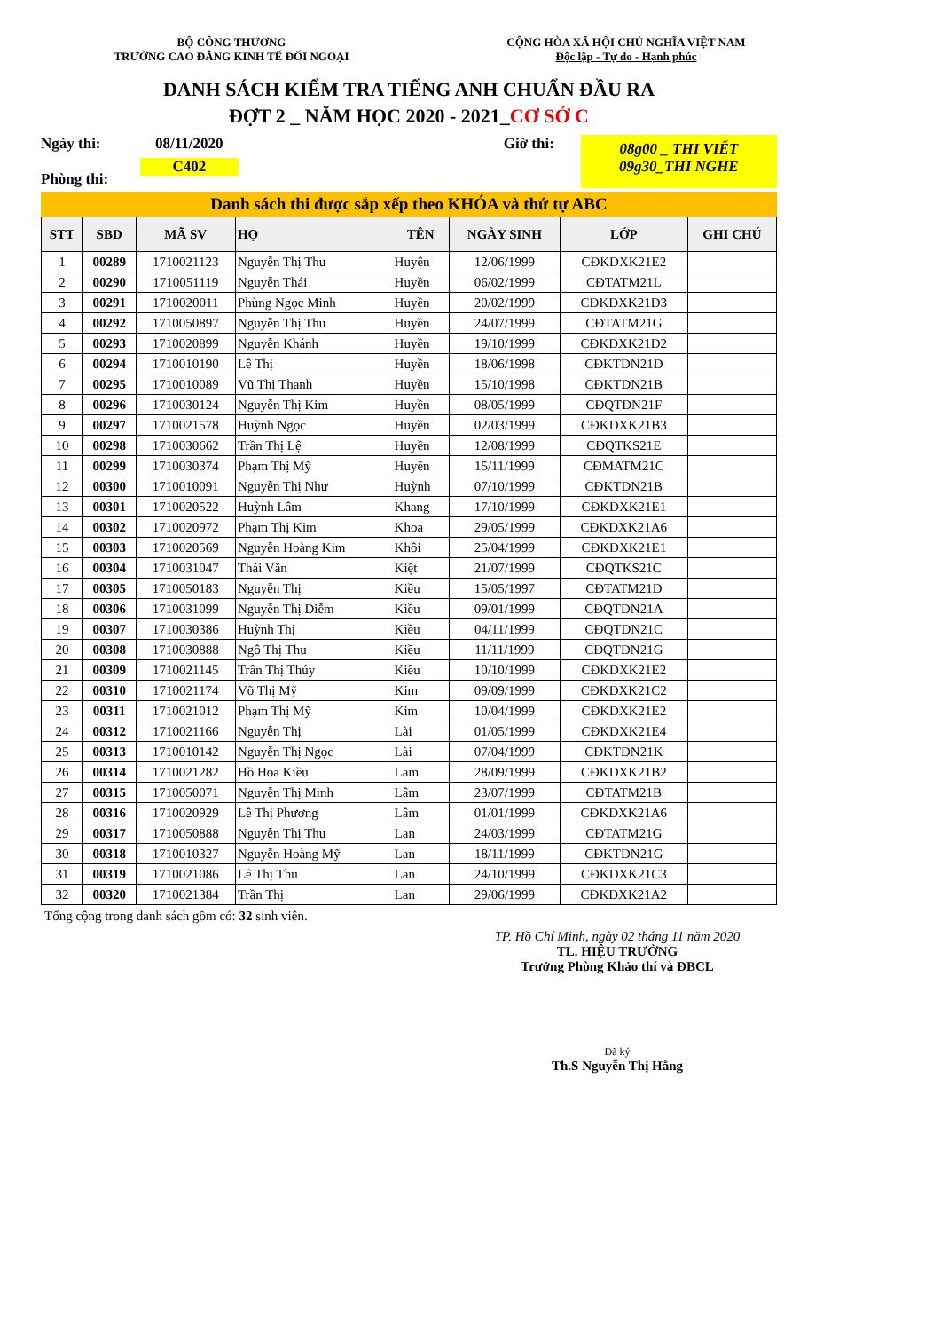BỘ CÔNG THƯƠNG
TRƯỜNG CAO ĐẲNG KINH TẾ ĐỐI NGOẠI
CỘNG HÒA XÃ HỘI CHỦ NGHĨA VIỆT NAM
Độc lập - Tự do - Hạnh phúc
DANH SÁCH KIỂM TRA TIẾNG ANH CHUẨN ĐẦU RA
ĐỢT 2 _ NĂM HỌC 2020 - 2021_CƠ SỞ C
Ngày thi:
Phòng thi:
08/11/2020
C402
Giờ thi:
08g00 _ THI VIẾT
09g30_THI NGHE
Danh sách thi được sắp xếp theo KHÓA và thứ tự ABC
| STT | SBD | MÃ SV | HỌ | TÊN | NGÀY SINH | LỚP | GHI CHÚ |
| --- | --- | --- | --- | --- | --- | --- | --- |
| 1 | 00289 | 1710021123 | Nguyễn Thị Thu | Huyên | 12/06/1999 | CĐKDXK21E2 | |
| 2 | 00290 | 1710051119 | Nguyễn Thái | Huyền | 06/02/1999 | CĐTATM21L | |
| 3 | 00291 | 1710020011 | Phùng Ngọc Minh | Huyền | 20/02/1999 | CĐKDXK21D3 | |
| 4 | 00292 | 1710050897 | Nguyễn Thị Thu | Huyền | 24/07/1999 | CĐTATM21G | |
| 5 | 00293 | 1710020899 | Nguyễn Khánh | Huyền | 19/10/1999 | CĐKDXK21D2 | |
| 6 | 00294 | 1710010190 | Lê Thị | Huyền | 18/06/1998 | CĐKTDN21D | |
| 7 | 00295 | 1710010089 | Vũ Thị Thanh | Huyền | 15/10/1998 | CĐKTDN21B | |
| 8 | 00296 | 1710030124 | Nguyễn Thị Kim | Huyền | 08/05/1999 | CĐQTDN21F | |
| 9 | 00297 | 1710021578 | Huỳnh Ngọc | Huyền | 02/03/1999 | CĐKDXK21B3 | |
| 10 | 00298 | 1710030662 | Trần Thị Lệ | Huyền | 12/08/1999 | CĐQTKS21E | |
| 11 | 00299 | 1710030374 | Phạm Thị Mỹ | Huyền | 15/11/1999 | CĐMATM21C | |
| 12 | 00300 | 1710010091 | Nguyễn Thị Như | Huỳnh | 07/10/1999 | CĐKTDN21B | |
| 13 | 00301 | 1710020522 | Huỳnh Lâm | Khang | 17/10/1999 | CĐKDXK21E1 | |
| 14 | 00302 | 1710020972 | Phạm Thị Kim | Khoa | 29/05/1999 | CĐKDXK21A6 | |
| 15 | 00303 | 1710020569 | Nguyễn Hoàng Kim | Khôi | 25/04/1999 | CĐKDXK21E1 | |
| 16 | 00304 | 1710031047 | Thái Văn | Kiệt | 21/07/1999 | CĐQTKS21C | |
| 17 | 00305 | 1710050183 | Nguyễn Thị | Kiều | 15/05/1997 | CĐTATM21D | |
| 18 | 00306 | 1710031099 | Nguyễn Thị Diễm | Kiều | 09/01/1999 | CĐQTDN21A | |
| 19 | 00307 | 1710030386 | Huỳnh Thị | Kiều | 04/11/1999 | CĐQTDN21C | |
| 20 | 00308 | 1710030888 | Ngô Thị Thu | Kiều | 11/11/1999 | CĐQTDN21G | |
| 21 | 00309 | 1710021145 | Trần Thị Thúy | Kiều | 10/10/1999 | CĐKDXK21E2 | |
| 22 | 00310 | 1710021174 | Võ Thị Mỹ | Kim | 09/09/1999 | CĐKDXK21C2 | |
| 23 | 00311 | 1710021012 | Phạm Thị Mỹ | Kim | 10/04/1999 | CĐKDXK21E2 | |
| 24 | 00312 | 1710021166 | Nguyễn Thị | Lài | 01/05/1999 | CĐKDXK21E4 | |
| 25 | 00313 | 1710010142 | Nguyễn Thị Ngọc | Lài | 07/04/1999 | CĐKTDN21K | |
| 26 | 00314 | 1710021282 | Hồ Hoa Kiều | Lam | 28/09/1999 | CĐKDXK21B2 | |
| 27 | 00315 | 1710050071 | Nguyễn Thị Minh | Lâm | 23/07/1999 | CĐTATM21B | |
| 28 | 00316 | 1710020929 | Lê Thị Phương | Lâm | 01/01/1999 | CĐKDXK21A6 | |
| 29 | 00317 | 1710050888 | Nguyễn Thị Thu | Lan | 24/03/1999 | CĐTATM21G | |
| 30 | 00318 | 1710010327 | Nguyễn Hoàng Mỹ | Lan | 18/11/1999 | CĐKTDN21G | |
| 31 | 00319 | 1710021086 | Lê Thị Thu | Lan | 24/10/1999 | CĐKDXK21C3 | |
| 32 | 00320 | 1710021384 | Trần Thị | Lan | 29/06/1999 | CĐKDXK21A2 | |
Tổng cộng trong danh sách gồm có: 32 sinh viên.
TP. Hồ Chí Minh, ngày 02 tháng 11 năm 2020
TL. HIỆU TRƯỞNG
Trưởng Phòng Khảo thí và ĐBCL
Đã ký
Th.S Nguyễn Thị Hằng